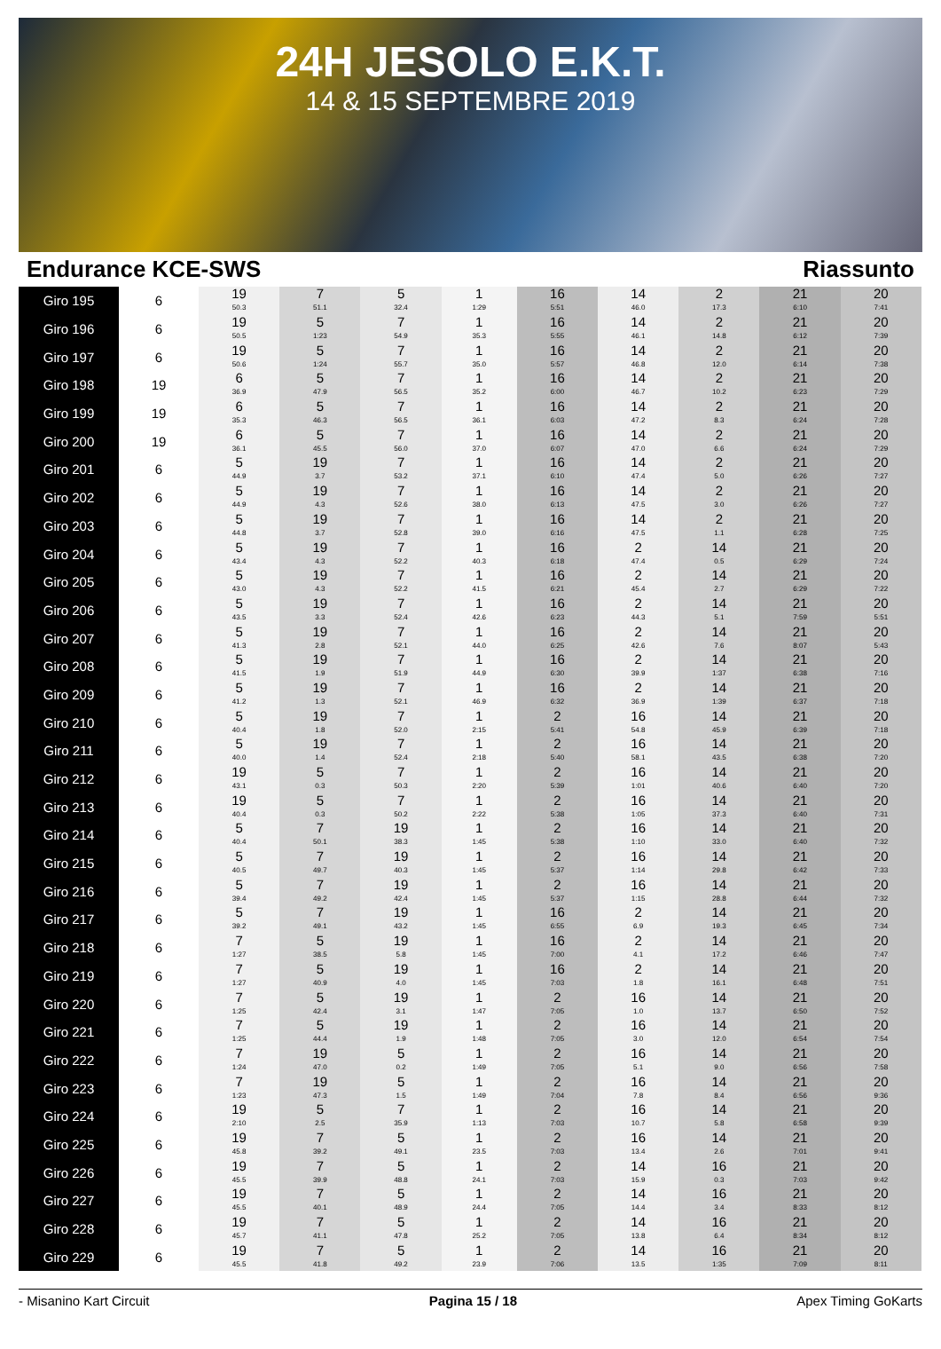24H JESOLO E.K.T.
14 & 15 SEPTEMBRE 2019
Endurance KCE-SWS Riassunto
| Giro 195 | 6 | 19 50.3 | 7 51.1 | 5 32.4 | 1 1:29 | 16 5:51 | 14 46.0 | 2 17.3 | 21 6:10 | 20 7:41 |
| Giro 196 | 6 | 19 50.5 | 5 1:23 | 7 54.9 | 1 35.3 | 16 5:55 | 14 46.1 | 2 14.8 | 21 6:12 | 20 7:39 |
| Giro 197 | 6 | 19 50.6 | 5 1:24 | 7 55.7 | 1 35.0 | 16 5:57 | 14 46.8 | 2 12.0 | 21 6:14 | 20 7:38 |
| Giro 198 | 19 | 6 36.9 | 5 47.9 | 7 56.5 | 1 35.2 | 16 6:00 | 14 46.7 | 2 10.2 | 21 6:23 | 20 7:29 |
| Giro 199 | 19 | 6 35.3 | 5 46.3 | 7 56.5 | 1 36.1 | 16 6:03 | 14 47.2 | 2 8.3 | 21 6:24 | 20 7:28 |
| Giro 200 | 19 | 6 36.1 | 5 45.5 | 7 56.0 | 1 37.0 | 16 6:07 | 14 47.0 | 2 6.6 | 21 6:24 | 20 7:29 |
| Giro 201 | 6 | 5 44.9 | 19 3.7 | 7 53.2 | 1 37.1 | 16 6:10 | 14 47.4 | 2 5.0 | 21 6:26 | 20 7:27 |
| Giro 202 | 6 | 5 44.9 | 19 4.3 | 7 52.6 | 1 38.0 | 16 6:13 | 14 47.5 | 2 3.0 | 21 6:26 | 20 7:27 |
| Giro 203 | 6 | 5 44.8 | 19 3.7 | 7 52.8 | 1 39.0 | 16 6:16 | 14 47.5 | 2 1.1 | 21 6:28 | 20 7:25 |
| Giro 204 | 6 | 5 43.4 | 19 4.3 | 7 52.2 | 1 40.3 | 16 6:18 | 2 47.4 | 14 0.5 | 21 6:29 | 20 7:24 |
| Giro 205 | 6 | 5 43.0 | 19 4.3 | 7 52.2 | 1 41.5 | 16 6:21 | 2 45.4 | 14 2.7 | 21 6:29 | 20 7:22 |
| Giro 206 | 6 | 5 43.5 | 19 3.3 | 7 52.4 | 1 42.6 | 16 6:23 | 2 44.3 | 14 5.1 | 21 7:59 | 20 5:51 |
| Giro 207 | 6 | 5 41.3 | 19 2.8 | 7 52.1 | 1 44.0 | 16 6:25 | 2 42.6 | 14 7.6 | 21 8:07 | 20 5:43 |
| Giro 208 | 6 | 5 41.5 | 19 1.9 | 7 51.9 | 1 44.9 | 16 6:30 | 2 39.9 | 14 1:37 | 21 6:38 | 20 7:16 |
| Giro 209 | 6 | 5 41.2 | 19 1.3 | 7 52.1 | 1 46.9 | 16 6:32 | 2 36.9 | 14 1:39 | 21 6:37 | 20 7:18 |
| Giro 210 | 6 | 5 40.4 | 19 1.8 | 7 52.0 | 1 2:15 | 2 5:41 | 16 54.8 | 14 45.9 | 21 6:39 | 20 7:18 |
| Giro 211 | 6 | 5 40.0 | 19 1.4 | 7 52.4 | 1 2:18 | 2 5:40 | 16 58.1 | 14 43.5 | 21 6:38 | 20 7:20 |
| Giro 212 | 6 | 19 43.1 | 5 0.3 | 7 50.3 | 1 2:20 | 2 5:39 | 16 1:01 | 14 40.6 | 21 6:40 | 20 7:20 |
| Giro 213 | 6 | 19 40.4 | 5 0.3 | 7 50.2 | 1 2:22 | 2 5:38 | 16 1:05 | 14 37.3 | 21 6:40 | 20 7:31 |
| Giro 214 | 6 | 5 40.4 | 7 50.1 | 19 38.3 | 1 1:45 | 2 5:38 | 16 1:10 | 14 33.0 | 21 6:40 | 20 7:32 |
| Giro 215 | 6 | 5 40.5 | 7 49.7 | 19 40.3 | 1 1:45 | 2 5:37 | 16 1:14 | 14 29.8 | 21 6:42 | 20 7:33 |
| Giro 216 | 6 | 5 39.4 | 7 49.2 | 19 42.4 | 1 1:45 | 2 5:37 | 16 1:15 | 14 28.8 | 21 6:44 | 20 7:32 |
| Giro 217 | 6 | 5 39.2 | 7 49.1 | 19 43.2 | 1 1:45 | 16 6:55 | 2 6.9 | 14 19.3 | 21 6:45 | 20 7:34 |
| Giro 218 | 6 | 7 1:27 | 5 38.5 | 19 5.8 | 1 1:45 | 16 7:00 | 2 4.1 | 14 17.2 | 21 6:46 | 20 7:47 |
| Giro 219 | 6 | 7 1:27 | 5 40.9 | 19 4.0 | 1 1:45 | 16 7:03 | 2 1.8 | 14 16.1 | 21 6:48 | 20 7:51 |
| Giro 220 | 6 | 7 1:25 | 5 42.4 | 19 3.1 | 1 1:47 | 2 7:05 | 16 1.0 | 14 13.7 | 21 6:50 | 20 7:52 |
| Giro 221 | 6 | 7 1:25 | 5 44.4 | 19 1.9 | 1 1:48 | 2 7:05 | 16 3.0 | 14 12.0 | 21 6:54 | 20 7:54 |
| Giro 222 | 6 | 7 1:24 | 19 47.0 | 5 0.2 | 1 1:49 | 2 7:05 | 16 5.1 | 14 9.0 | 21 6:56 | 20 7:58 |
| Giro 223 | 6 | 7 1:23 | 19 47.3 | 5 1.5 | 1 1:49 | 2 7:04 | 16 7.8 | 14 8.4 | 21 6:56 | 20 9:36 |
| Giro 224 | 6 | 19 2:10 | 5 2.5 | 7 35.9 | 1 1:13 | 2 7:03 | 16 10.7 | 14 5.8 | 21 6:58 | 20 9:39 |
| Giro 225 | 6 | 19 45.8 | 7 39.2 | 5 49.1 | 1 23.5 | 2 7:03 | 16 13.4 | 14 2.6 | 21 7:01 | 20 9:41 |
| Giro 226 | 6 | 19 45.5 | 7 39.9 | 5 48.8 | 1 24.1 | 2 7:03 | 14 15.9 | 16 0.3 | 21 7:03 | 20 9:42 |
| Giro 227 | 6 | 19 45.5 | 7 40.1 | 5 48.9 | 1 24.4 | 2 7:05 | 14 14.4 | 16 3.4 | 21 8:33 | 20 8:12 |
| Giro 228 | 6 | 19 45.7 | 7 41.1 | 5 47.8 | 1 25.2 | 2 7:05 | 14 13.8 | 16 6.4 | 21 8:34 | 20 8:12 |
| Giro 229 | 6 | 19 45.5 | 7 41.8 | 5 49.2 | 1 23.9 | 2 7:06 | 14 13.5 | 16 1:35 | 21 7:09 | 20 8:11 |
- Misanino Kart Circuit Pagina 15 / 18 Apex Timing GoKarts